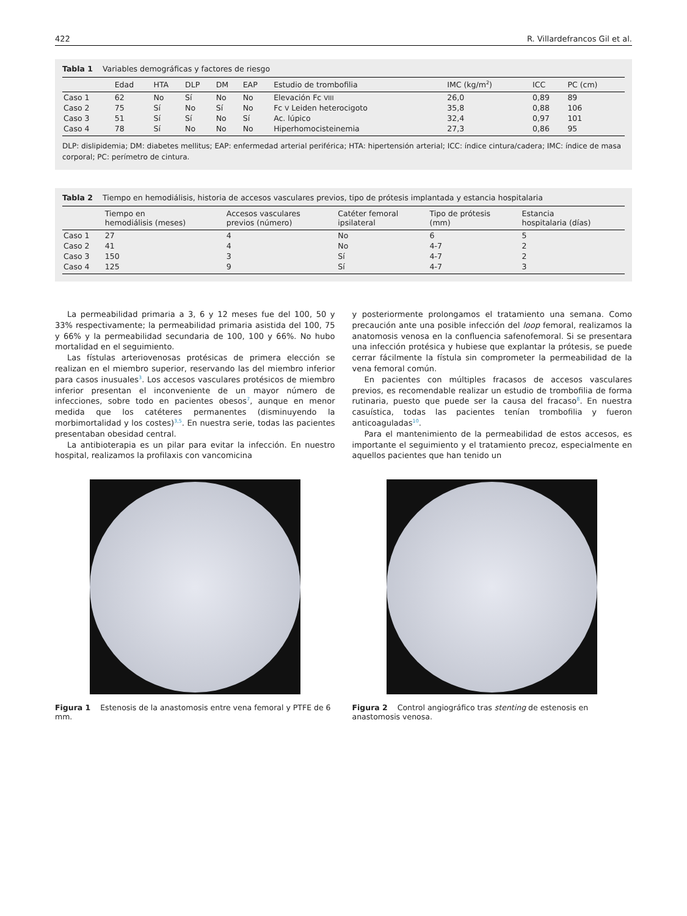422 R. Villardefrancos Gil et al.
Tabla 1 Variables demográficas y factores de riesgo
| | Edad | HTA | DLP | DM | EAP | Estudio de trombofilia | IMC (kg/m<sup>2</sup>) | ICC | PC (cm) |
| --- | --- | --- | --- | --- | --- | --- | --- | --- | --- |
| Caso 1 | 62 | No | Sí | No | No | Elevación Fc VIII | 26,0 | 0,89 | 89 |
| Caso 2 | 75 | Sí | No | Sí | No | Fc V Leiden heterocigoto | 35,8 | 0,88 | 106 |
| Caso 3 | 51 | Sí | Sí | No | Sí | Ac. lúpico | 32,4 | 0,97 | 101 |
| Caso 4 | 78 | Sí | No | No | No | Hiperhomocisteinemia | 27,3 | 0,86 | 95 |
DLP: dislipidemia; DM: diabetes mellitus; EAP: enfermedad arterial periférica; HTA: hipertensión arterial; ICC: índice cintura/cadera; IMC: índice de masa corporal; PC: perímetro de cintura.
Tabla 2 Tiempo en hemodiálisis, historia de accesos vasculares previos, tipo de prótesis implantada y estancia hospitalaria
| | Tiempo en hemodiálisis (meses) | Accesos vasculares previos (número) | Catéter femoral ipsilateral | Tipo de prótesis (mm) | Estancia hospitalaria (días) |
| --- | --- | --- | --- | --- | --- |
| Caso 1 | 27 | 4 | No | 6 | 5 |
| Caso 2 | 41 | 4 | No | 4-7 | 2 |
| Caso 3 | 150 | 3 | Sí | 4-7 | 2 |
| Caso 4 | 125 | 9 | Sí | 4-7 | 3 |
La permeabilidad primaria a 3, 6 y 12 meses fue del 100, 50 y 33% respectivamente; la permeabilidad primaria asistida del 100, 75 y 66% y la permeabilidad secundaria de 100, 100 y 66%. No hubo mortalidad en el seguimiento.
Las fístulas arteriovenosas protésicas de primera elección se realizan en el miembro superior, reservando las del miembro inferior para casos inusuales<sup>3</sup>. Los accesos vasculares protésicos de miembro inferior presentan el inconveniente de un mayor número de infecciones, sobre todo en pacientes obesos<sup>7</sup>, aunque en menor medida que los catéteres permanentes (disminuyendo la morbimortalidad y los costes)<sup>3,5</sup>. En nuestra serie, todas las pacientes presentaban obesidad central.
La antibioterapia es un pilar para evitar la infección. En nuestro hospital, realizamos la profilaxis con vancomicina
y posteriormente prolongamos el tratamiento una semana. Como precaución ante una posible infección del loop femoral, realizamos la anatomosis venosa en la confluencia safenofemoral. Si se presentara una infección protésica y hubiese que explantar la prótesis, se puede cerrar fácilmente la fístula sin comprometer la permeabilidad de la vena femoral común.
En pacientes con múltiples fracasos de accesos vasculares previos, es recomendable realizar un estudio de trombofilia de forma rutinaria, puesto que puede ser la causa del fracaso<sup>8</sup>. En nuestra casuística, todas las pacientes tenían trombofilia y fueron anticoaguladas<sup>10</sup>.
Para el mantenimiento de la permeabilidad de estos accesos, es importante el seguimiento y el tratamiento precoz, especialmente en aquellos pacientes que han tenido un
Figura 1 Estenosis de la anastomosis entre vena femoral y PTFE de 6 mm.
Figura 2 Control angiográfico tras stenting de estenosis en anastomosis venosa.